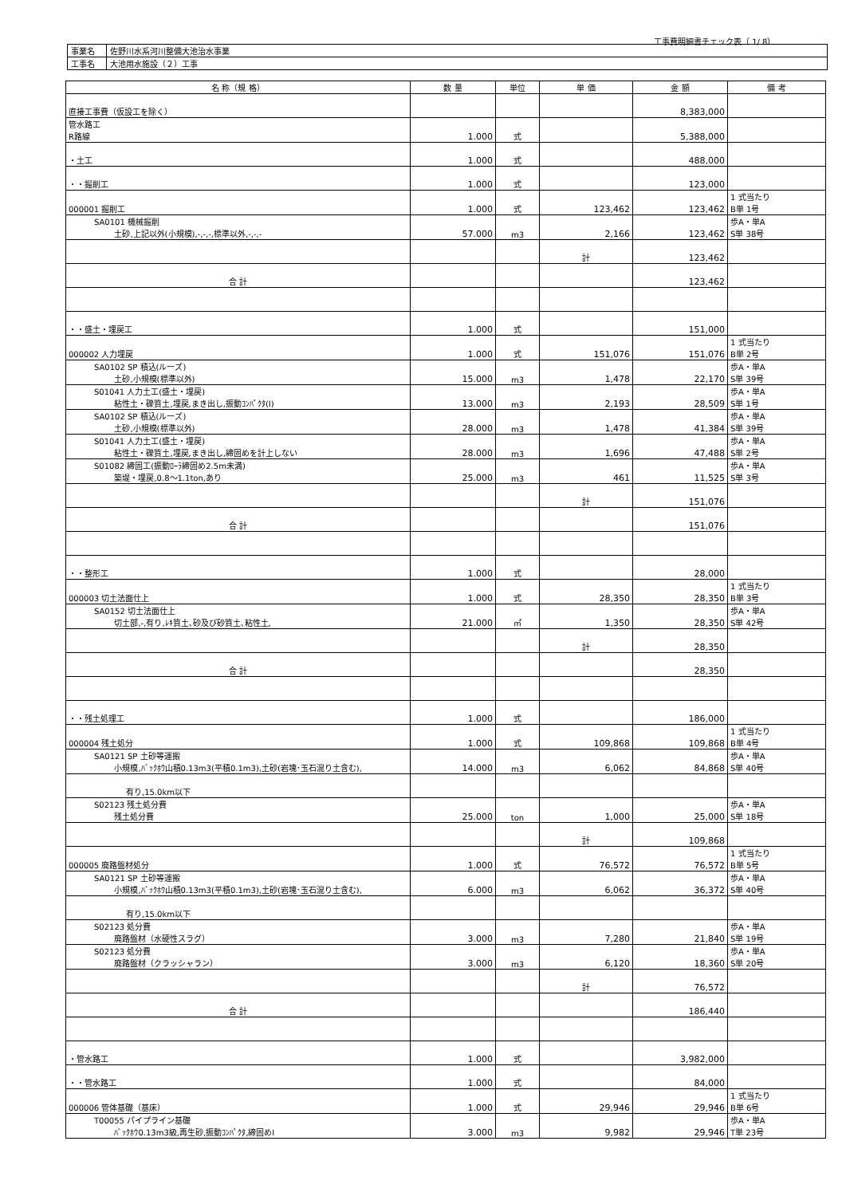工事費明細書チェック表（ 1/ 8）
| 事業名 | 佐野川水系河川整備大池治水事業 |
| 工事名 | 大池用水施設（２）工事 |
| 名 称（規 格） | 数 量 | 単位 | 単 価 | 金 額 | 備 考 |
| --- | --- | --- | --- | --- | --- |
| 直接工事費（仮設工を除く） | | | | 8,383,000 | |
| 管水路工 R路線 | 1.000 | 式 | | 5,388,000 | |
| ・土工 | 1.000 | 式 | | 488,000 | |
| ・・掘削工 | 1.000 | 式 | | 123,000 | |
| 000001 掘削工 | 1.000 | 式 | 123,462 | 123,462 | 1 式当たり B単 1号 |
| SA0101 機械掘削 土砂,上記以外(小規模),-,-,-,標準以外,-,-,- | 57.000 | m3 | 2,166 | 123,462 | 歩A・単A S単 38号 |
| | | | 計 | 123,462 | |
| 合 計 | | | | 123,462 | |
| ・・盛土・埋戻工 | 1.000 | 式 | | 151,000 | |
| 000002 人力埋戻 | 1.000 | 式 | 151,076 | 151,076 | 1 式当たり B単 2号 |
| SA0102 SP 積込(ルーズ) 土砂,小規模(標準以外) | 15.000 | m3 | 1,478 | 22,170 | 歩A・単A S単 39号 |
| S01041 人力土工(盛土・埋戻) 粘性土・礫質土,埋戻,まき出し,振動ｺﾝﾊﾟｸﾀ(Ⅰ) | 13.000 | m3 | 2,193 | 28,509 | 歩A・単A S単 1号 |
| SA0102 SP 積込(ルーズ) 土砂,小規模(標準以外) | 28.000 | m3 | 1,478 | 41,384 | 歩A・単A S単 39号 |
| S01041 人力土工(盛土・埋戻) 粘性土・礫質土,埋戻,まき出し,締固めを計上しない | 28.000 | m3 | 1,696 | 47,488 | 歩A・単A S単 2号 |
| S01082 締固工(振動ﾛｰﾗ締固め2.5m未満) 築堤・埋戻,0.8～1.1ton,あり | 25.000 | m3 | 461 | 11,525 | 歩A・単A S単 3号 |
| | | | 計 | 151,076 | |
| 合 計 | | | | 151,076 | |
| ・・整形工 | 1.000 | 式 | | 28,000 | |
| 000003 切土法面仕上 | 1.000 | 式 | 28,350 | 28,350 | 1 式当たり B単 3号 |
| SA0152 切土法面仕上 切土部,-,有り,ﾚｷ質土､砂及び砂質土､粘性土, | 21.000 | ㎡ | 1,350 | 28,350 | 歩A・単A S単 42号 |
| | | | 計 | 28,350 | |
| 合 計 | | | | 28,350 | |
| ・・残土処理工 | 1.000 | 式 | | 186,000 | |
| 000004 残土処分 | 1.000 | 式 | 109,868 | 109,868 | 1 式当たり B単 4号 |
| SA0121 SP 土砂等運搬 小規模,ﾊﾞｯｸﾎｳ山積0.13m3(平積0.1m3),土砂(岩塊･玉石混り土含む), | 14.000 | m3 | 6,062 | 84,868 | 歩A・単A S単 40号 |
| 有り,15.0km以下 | | | | | |
| S02123 残土処分費 残土処分費 | 25.000 | ton | 1,000 | 25,000 | 歩A・単A S単 18号 |
| | | | 計 | 109,868 | |
| 000005 廃路盤材処分 | 1.000 | 式 | 76,572 | 76,572 | 1 式当たり B単 5号 |
| SA0121 SP 土砂等運搬 小規模,ﾊﾞｯｸﾎｳ山積0.13m3(平積0.1m3),土砂(岩塊･玉石混り土含む), | 6.000 | m3 | 6,062 | 36,372 | 歩A・単A S単 40号 |
| 有り,15.0km以下 | | | | | |
| S02123 処分費 廃路盤材（水硬性スラグ） | 3.000 | m3 | 7,280 | 21,840 | 歩A・単A S単 19号 |
| S02123 処分費 廃路盤材（クラッシャラン） | 3.000 | m3 | 6,120 | 18,360 | 歩A・単A S単 20号 |
| | | | 計 | 76,572 | |
| 合 計 | | | | 186,440 | |
| ・管水路工 | 1.000 | 式 | | 3,982,000 | |
| ・・管水路工 | 1.000 | 式 | | 84,000 | |
| 000006 管体基礎（基床） | 1.000 | 式 | 29,946 | 29,946 | 1 式当たり B単 6号 |
| T00055 パイプライン基礎 ﾊﾞｯｸﾎｳ0.13m3級,再生砂,振動ｺﾝﾊﾟｸﾀ,締固めⅠ | 3.000 | m3 | 9,982 | 29,946 | 歩A・単A T単 23号 |